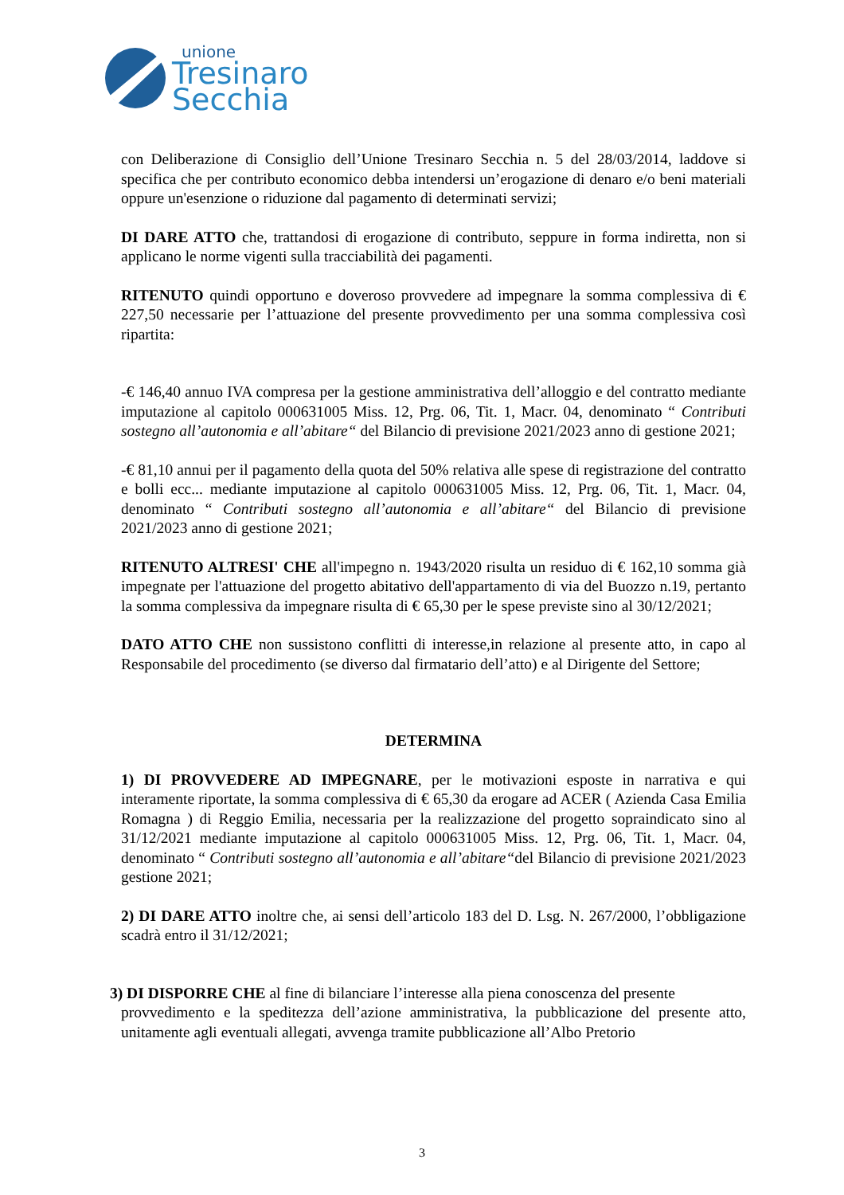unione
Tresinaro
Secchia
con Deliberazione di Consiglio dell’Unione Tresinaro Secchia n. 5 del 28/03/2014, laddove si specifica che per contributo economico debba intendersi un’erogazione di denaro e/o beni materiali oppure un'esenzione o riduzione dal pagamento di determinati servizi;
DI DARE ATTO che, trattandosi di erogazione di contributo, seppure in forma indiretta, non si applicano le norme vigenti sulla tracciabilità dei pagamenti.
RITENUTO quindi opportuno e doveroso provvedere ad impegnare la somma complessiva di € 227,50 necessarie per l’attuazione del presente provvedimento per una somma complessiva così ripartita:
-€ 146,40 annuo IVA compresa per la gestione amministrativa dell’alloggio e del contratto mediante imputazione al capitolo 000631005 Miss. 12, Prg. 06, Tit. 1, Macr. 04, denominato “ Contributi sostegno all’autonomia e all’abitare“ del Bilancio di previsione 2021/2023 anno di gestione 2021;
-€ 81,10 annui per il pagamento della quota del 50% relativa alle spese di registrazione del contratto e bolli ecc... mediante imputazione al capitolo 000631005 Miss. 12, Prg. 06, Tit. 1, Macr. 04, denominato “ Contributi sostegno all’autonomia e all’abitare“ del Bilancio di previsione 2021/2023 anno di gestione 2021;
RITENUTO ALTRESI' CHE all'impegno n. 1943/2020 risulta un residuo di € 162,10 somma già impegnate per l'attuazione del progetto abitativo dell'appartamento di via del Buozzo n.19, pertanto la somma complessiva da impegnare risulta di € 65,30 per le spese previste sino al 30/12/2021;
DATO ATTO CHE non sussistono conflitti di interesse,in relazione al presente atto, in capo al Responsabile del procedimento (se diverso dal firmatario dell’atto) e al Dirigente del Settore;
DETERMINA
1) DI PROVVEDERE AD IMPEGNARE, per le motivazioni esposte in narrativa e qui interamente riportate, la somma complessiva di € 65,30 da erogare ad ACER ( Azienda Casa Emilia Romagna ) di Reggio Emilia, necessaria per la realizzazione del progetto sopraindicato sino al 31/12/2021 mediante imputazione al capitolo 000631005 Miss. 12, Prg. 06, Tit. 1, Macr. 04, denominato “ Contributi sostegno all’autonomia e all’abitare“del Bilancio di previsione 2021/2023 gestione 2021;
2) DI DARE ATTO inoltre che, ai sensi dell’articolo 183 del D. Lsg. N. 267/2000, l’obbligazione scadrà entro il 31/12/2021;
3) DI DISPORRE CHE al fine di bilanciare l’interesse alla piena conoscenza del presente
provvedimento e la speditezza dell’azione amministrativa, la pubblicazione del presente atto, unitamente agli eventuali allegati, avvenga tramite pubblicazione all’Albo Pretorio
3